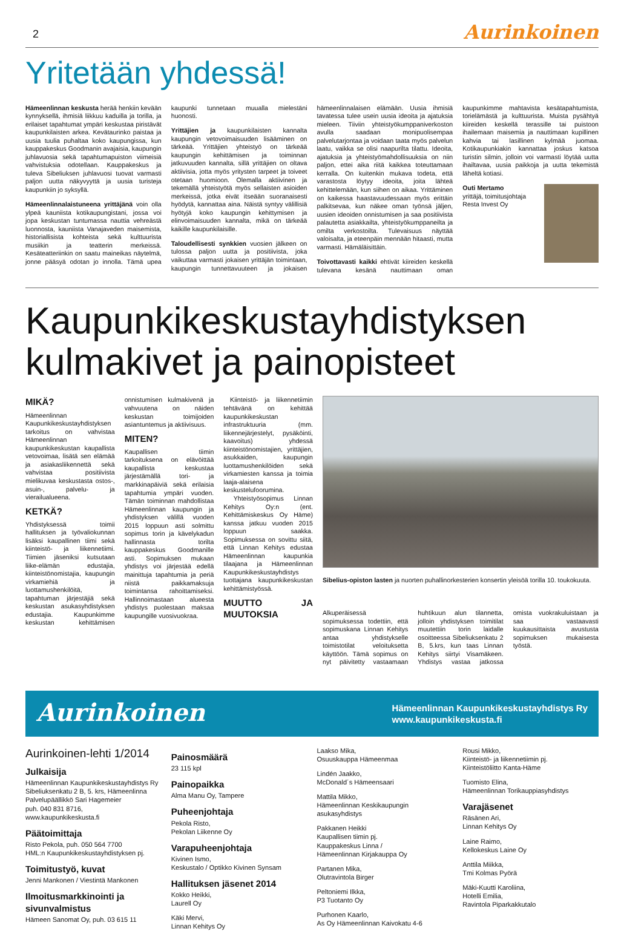2
Aurinkoinen
Yritetään yhdessä!
Hämeenlinnan keskusta herää henkiin kevään kynnyksellä, ihmisiä liikkuu kaduilla ja torilla, ja erilaiset tapahtumat ympäri keskustaa piristävät kaupunkilaisten arkea. Kevätaurinko paistaa ja uusia tuulia puhaltaa koko kaupungissa, kun kauppakeskus Goodmanin avajaisia, kaupungin juhlavuosia sekä tapahtumapuiston viimeisiä vahvistuksia odotellaan. Kauppakeskus ja tuleva Sibeliuksen juhlavuosi tuovat varmasti paljon uutta näkyvyyttä ja uusia turisteja kaupunkiin jo syksyllä.
Hämeenlinnalaistuneena yrittäjänä voin olla ylpeä kauniista kotikaupungistani, jossa voi jopa keskustan tuntumassa nauttia vehreästä luonnosta, kauniista Vanajaveden maisemista, historiallisista kohteista sekä kulttuurista musiikin ja teatterin merkeissä. Kesäteatteriinkin on saatu maineikas näytelmä, jonne pääsyä odotan jo innolla. Tämä upea kaupunki tunnetaan muualla mielestäni huonosti.
Yrittäjien ja kaupunkilaisten kannalta kaupungin vetovoimaisuuden lisääminen on tärkeää. Yrittäjien yhteistyö on tärkeää kaupungin kehittämisen ja toiminnan jatkuvuuden kannalta, sillä yrittäjien on oltava aktiivisia, jotta myös yritysten tarpeet ja toiveet otetaan huomioon. Olemalla aktiivinen ja tekemällä yhteistyötä myös sellaisten asioiden merkeissä, jotka eivät itseään suoranaisesti hyödytä, kannattaa aina. Näistä syntyy välillisiä hyötyjä koko kaupungin kehittymisen ja elinvoimaisuuden kannalta, mikä on tärkeää kaikille kaupunkilaisille.
Taloudellisesti synkkien vuosien jälkeen on tulossa paljon uutta ja positiivista, joka vaikuttaa varmasti jokaisen yrittäjän toimintaan, kaupungin tunnettavuuteen ja jokaisen hämeenlinnalaisen elämään. Uusia ihmisiä tavatessa tulee usein uusia ideoita ja ajatuksia mieleen. Tiiviin yhteistyökumppaniverkoston avulla saadaan monipuolisempaa palvelutarjontaa ja voidaan taata myös palvelun laatu, vaikka se olisi naapurilta tilattu. Ideoita, ajatuksia ja yhteistyömahdollisuuksia on niin paljon, ettei aika riitä kaikkea toteuttamaan kerralla. On kuitenkin mukava todeta, että varastosta löytyy ideoita, joita lähteä kehittelemään, kun siihen on aikaa. Yrittäminen on kaikessa haastavuudessaan myös erittäin palkitsevaa, kun näkee oman työnsä jäljen, uusien ideoiden onnistumisen ja saa positiivista palautetta asiakkailta, yhteistyökumppaneilta ja omilta verkostoilta. Tulevaisuus näyttää valoisalta, ja eteenpäin mennään hitaasti, mutta varmasti. Hämäläisittäin.
Toivottavasti kaikki ehtivät kiireiden keskellä tulevana kesänä nauttimaan oman kaupunkimme mahtavista kesätapahtumista, torielämästä ja kulttuurista. Muista pysähtyä kiireiden keskellä terassille tai puistoon ihailemaan maisemia ja nauttimaan kupillinen kahvia tai lasillinen kylmää juomaa. Kotikaupunkiakin kannattaa joskus katsoa turistin silmin, jolloin voi varmasti löytää uutta ihailtavaa, uusia paikkoja ja uutta tekemistä läheltä kotiasi.
Outi Mertamo
yrittäjä, toimitusjohtaja
Resta Invest Oy
Kaupunkikeskustayhdistyksen
kulmakivet ja painopisteet
MIKÄ?
Hämeenlinnan Kaupunkikeskustayhdistyksen tarkoitus on vahvistaa Hämeenlinnan kaupunkikeskustan kaupallista vetovoimaa, lisätä sen elämää ja asiakasliikennettä sekä vahvistaa positiivista mielikuvaa keskustasta ostos-, asuin-, palvelu- ja vierailualueena.
KETKÄ?
Yhdistyksessä toimii hallituksen ja työvaliokunnan lisäksi kaupallinen tiimi sekä kiinteistö- ja liikennetiimi. Tiimien jäseniksi kutsutaan liike-elämän edustajia, kiinteistönomistajia, kaupungin virkamiehiä ja luottamushenkilöitä, tapahtuman järjestäjiä sekä keskustan asukasyhdistyksen edustajia. Kaupunkimme keskustan kehittämisen onnistumisen kulmakivenä ja vahvuutena on näiden keskustan toimijoiden asiantuntemus ja aktiivisuus.
MITEN?
Kaupallisen tiimin tarkoituksena on elävöittää kaupallista keskustaa järjestämällä tori- ja markkinapäiviä sekä erilaisia tapahtumia ympäri vuoden. Tämän toiminnan mahdollistaa Hämeenlinnan kaupungin ja yhdistyksen välillä vuoden 2015 loppuun asti solmittu sopimus torin ja kävelykadun hallinnasta torilta kauppakeskus Goodmanille asti. Sopimuksen mukaan yhdistys voi järjestää edellä mainittuja tapahtumia ja periä niistä paikkamaksuja toimintansa rahoittamiseksi. Hallinnoimastaan alueesta yhdistys puolestaan maksaa kaupungille vuosivuokraa.
Kiinteistö- ja liikennetiimin tehtävänä on kehittää kaupunkikeskustan infrastruktuuria (mm. liikennejärjestelyt, pysäköinti, kaavoitus) yhdessä kiinteistönomistajien, yrittäjien, asukkaiden, kaupungin luottamushenkilöiden sekä virkamiesten kanssa ja toimia laaja-alaisena keskustelufoorumina.
Yhteistyösopimus Linnan Kehitys Oy:n (ent. Kehittämiskeskus Oy Häme) kanssa jatkuu vuoden 2015 loppuun saakka. Sopimuksessa on sovittu siitä, että Linnan Kehitys edustaa Hämeenlinnan kaupunkia tilaajana ja Hämeenlinnan Kaupunkikeskustayhdistys tuottajana kaupunkikeskustan kehittämistyössä.
MUUTTO JA MUUTOKSIA
Sibelius-opiston lasten ja nuorten puhallinorkesterien konsertin yleisöä torilla 10. toukokuuta.
Alkuperäisessä sopimuksessa todettiin, että sopimuskana Linnan Kehitys antaa yhdistykselle toimistotilat veloituksetta käyttöön. Tämä sopimus on nyt päivitetty vastaamaan huhtikuun alun tilannetta, jolloin yhdistyksen toimitilat muutettiin torin laidalle osoitteessa Sibeliuksenkatu 2 B, 5.krs, kun taas Linnan Kehitys siirtyi Visamäkeen. Yhdistys vastaa jatkossa omista vuokrakuluistaan ja saa vastaavasti kuukausittaista avustusta sopimuksen mukaisesta työstä.
Aurinkoinen
Hämeenlinnan Kaupunkikeskustayhdistys Ry
www.kaupunkikeskusta.fi
Aurinkoinen-lehti 1/2014
Julkaisija
Hämeenlinnan Kaupunkikeskustayhdistys Ry
Sibeliuksenkatu 2 B, 5. krs, Hämeenlinna
Palvelupäällikkö Sari Hagemeier
puh. 040 831 8716,
www.kaupunkikeskusta.fi
Päätoimittaja
Risto Pekola, puh. 050 564 7700
HML:n Kaupunkikeskustayhdistyksen pj.
Toimitustyö, kuvat
Jenni Mankonen / Viestintä Mankonen
Ilmoitusmarkkinointi ja sivunvalmistus
Hämeen Sanomat Oy, puh. 03 615 11
Painosmäärä
23 115 kpl
Painopaikka
Alma Manu Oy, Tampere
Puheenjohtaja
Pekola Risto,
Pekolan Liikenne Oy
Varapuheenjohtaja
Kivinen Ismo,
Keskustalo / Optikko Kivinen Synsam
Hallituksen jäsenet 2014
Kokko Heikki,
Laurell Oy
Käki Mervi,
Linnan Kehitys Oy
Laakso Mika,
Osuuskauppa Hämeenmaa
Lindén Jaakko,
McDonald´s Hämeensaari
Mattila Mikko,
Hämeenlinnan Keskikaupungin asukasyhdistys
Pakkanen Heikki
Kaupallisen tiimin pj.
Kauppakeskus Linna /
Hämeenlinnan Kirjakauppa Oy
Partanen Mika,
Olutravintola Birger
Peltoniemi Ilkka,
P3 Tuotanto Oy
Purhonen Kaarlo,
As Oy Hämeenlinnan Kaivokatu 4-6
Rousi Mikko,
Kiinteistö- ja liikennetiimin pj.
Kiinteistöliitto Kanta-Häme
Tuomisto Elina,
Hämeenlinnan Torikauppiasyhdistys
Varajäsenet
Räsänen Ari,
Linnan Kehitys Oy
Laine Raimo,
Kellokeskus Laine Oy
Anttila Miikka,
Tmi Kolmas Pyörä
Mäki-Kuutti Karoliina,
Hotelli Emilia,
Ravintola Piparkakkutalo